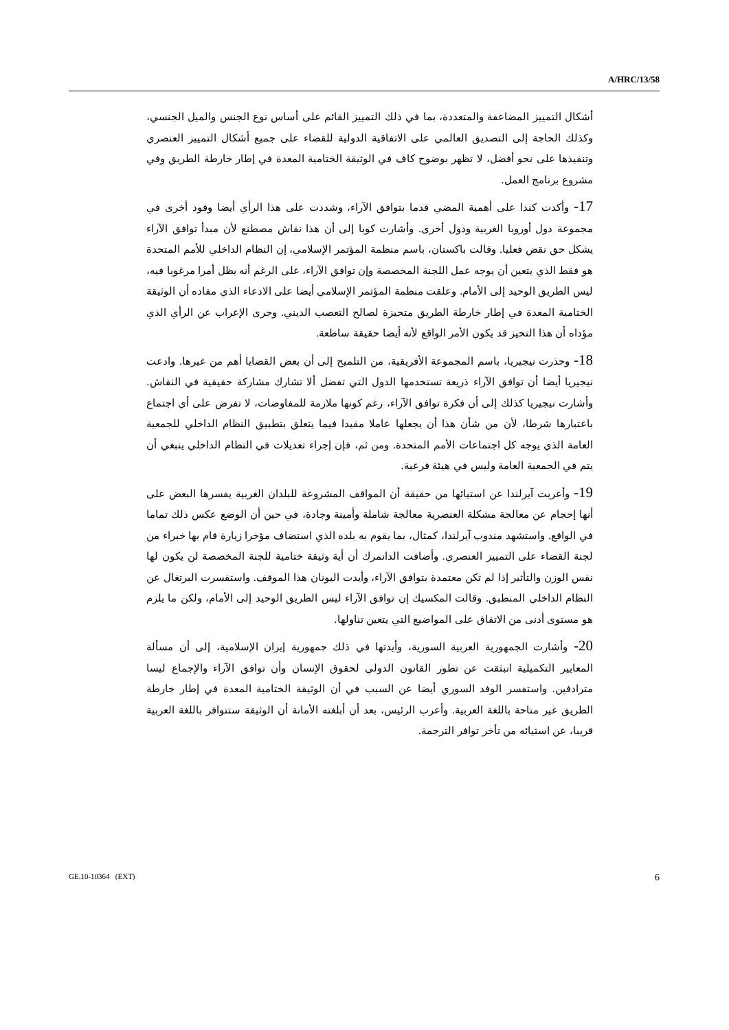A/HRC/13/58
أشكال التمييز المضاعفة والمتعددة، بما في ذلك التمييز القائم على أساس نوع الجنس والميل الجنسي، وكذلك الحاجة إلى التصديق العالمي على الاتفاقية الدولية للقضاء على جميع أشكال التمييز العنصري وتنفيذها على نحو أفضل، لا تظهر بوضوح كاف في الوثيقة الختامية المعدة في إطار خارطة الطريق وفي مشروع برنامج العمل.
17- وأكدت كندا على أهمية المضي قدما بتوافق الآراء، وشددت على هذا الرأي أيضا وفود أخرى في مجموعة دول أوروبا الغربية ودول أخرى. وأشارت كوبا إلى أن هذا نقاش مصطنع لأن مبدأ توافق الآراء يشكل حق نقض فعليا. وقالت باكستان، باسم منظمة المؤتمر الإسلامي، إن النظام الداخلي للأمم المتحدة هو فقط الذي يتعين أن يوجه عمل اللجنة المخصصة وإن توافق الآراء، على الرغم أنه يظل أمرا مرغوبا فيه، ليس الطريق الوحيد إلى الأمام. وعلقت منظمة المؤتمر الإسلامي أيضا على الادعاء الذي مفاده أن الوثيقة الختامية المعدة في إطار خارطة الطريق متحيزة لصالح التعصب الديني. وجرى الإعراب عن الرأي الذي مؤداه أن هذا التحيز قد يكون الأمر الواقع لأنه أيضا حقيقة ساطعة.
18- وحذرت نيجيريا، باسم المجموعة الأفريقية، من التلميح إلى أن بعض القضايا أهم من غيرها. وادعت نيجيريا أيضا أن توافق الآراء ذريعة تستخدمها الدول التي تفضل ألا تشارك مشاركة حقيقية في النقاش. وأشارت نيجيريا كذلك إلى أن فكرة توافق الآراء، رغم كونها ملازمة للمفاوضات، لا تفرض على أي اجتماع باعتبارها شرطا، لأن من شأن هذا أن يجعلها عاملا مقيدا فيما يتعلق بتطبيق النظام الداخلي للجمعية العامة الذي يوجه كل اجتماعات الأمم المتحدة. ومن ثم، فإن إجراء تعديلات في النظام الداخلي ينبغي أن يتم في الجمعية العامة وليس في هيئة فرعية.
19- وأعربت آيرلندا عن استيائها من حقيقة أن المواقف المشروعة للبلدان الغربية يفسرها البعض على أنها إحجام عن معالجة مشكلة العنصرية معالجة شاملة وأمينة وجادة، في حين أن الوضع عكس ذلك تماما في الواقع. واستشهد مندوب آيرلندا، كمثال، بما يقوم به بلده الذي استضاف مؤخرا زيارة قام بها خبراء من لجنة القضاء على التمييز العنصري. وأضافت الدانمرك أن أية وثيقة ختامية للجنة المخصصة لن يكون لها نفس الوزن والتأثير إذا لم تكن معتمدة بتوافق الآراء، وأيدت اليونان هذا الموقف. واستفسرت البرتغال عن النظام الداخلي المنطبق. وقالت المكسيك إن توافق الآراء ليس الطريق الوحيد إلى الأمام، ولكن ما يلزم هو مستوى أدنى من الاتفاق على المواضيع التي يتعين تناولها.
20- وأشارت الجمهورية العربية السورية، وأيدتها في ذلك جمهورية إيران الإسلامية، إلى أن مسألة المعايير التكميلية انبثقت عن تطور القانون الدولي لحقوق الإنسان وأن توافق الآراء والإجماع ليسا مترادفين. واستفسر الوفد السوري أيضا عن السبب في أن الوثيقة الختامية المعدة في إطار خارطة الطريق غير متاحة باللغة العربية. وأعرب الرئيس، بعد أن أبلغته الأمانة أن الوثيقة ستتوافر باللغة العربية قريبا، عن استيائه من تأخر توافر الترجمة.
GE.10-10364 (EXT) 6